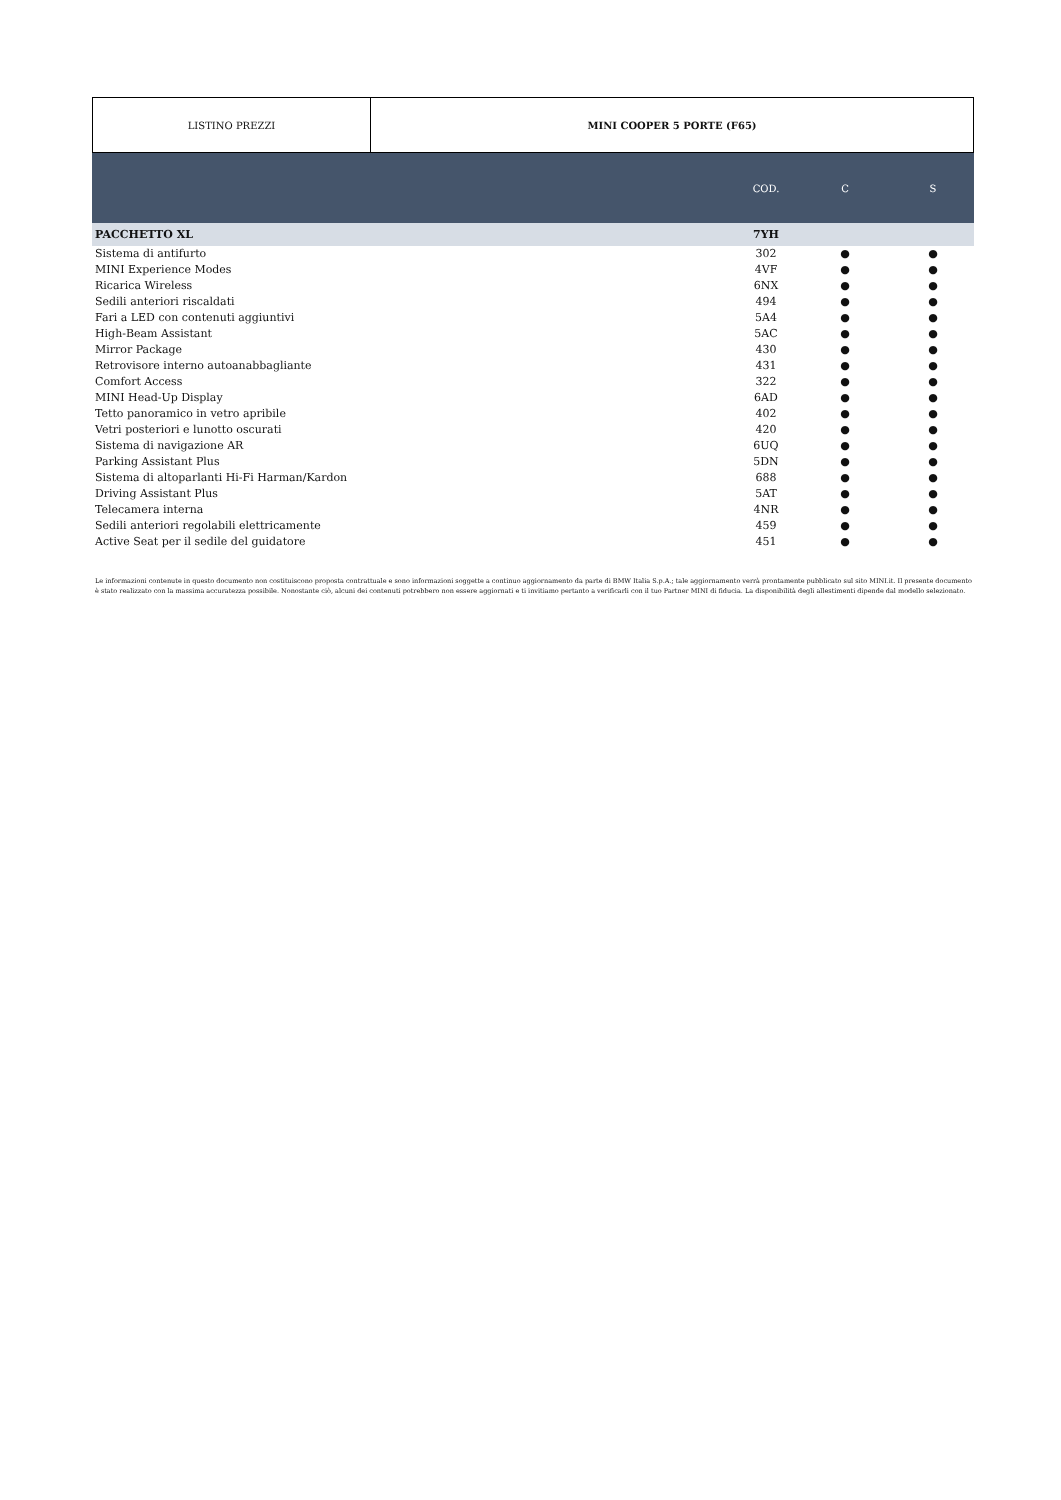LISTINO PREZZI MINI COOPER 5 PORTE (F65)
| | COD. | C | S |
| --- | --- | --- | --- |
| PACCHETTO XL | 7YH | | |
| Sistema di antifurto | 302 | ● | ● |
| MINI Experience Modes | 4VF | ● | ● |
| Ricarica Wireless | 6NX | ● | ● |
| Sedili anteriori riscaldati | 494 | ● | ● |
| Fari a LED con contenuti aggiuntivi | 5A4 | ● | ● |
| High-Beam Assistant | 5AC | ● | ● |
| Mirror Package | 430 | ● | ● |
| Retrovisore interno autoanabbagliante | 431 | ● | ● |
| Comfort Access | 322 | ● | ● |
| MINI Head-Up Display | 6AD | ● | ● |
| Tetto panoramico in vetro apribile | 402 | ● | ● |
| Vetri posteriori e lunotto oscurati | 420 | ● | ● |
| Sistema di navigazione AR | 6UQ | ● | ● |
| Parking Assistant Plus | 5DN | ● | ● |
| Sistema di altoparlanti Hi-Fi Harman/Kardon | 688 | ● | ● |
| Driving Assistant Plus | 5AT | ● | ● |
| Telecamera interna | 4NR | ● | ● |
| Sedili anteriori regolabili elettricamente | 459 | ● | ● |
| Active Seat per il sedile del guidatore | 451 | ● | ● |
Le informazioni contenute in questo documento non costituiscono proposta contrattuale e sono informazioni soggette a continuo aggiornamento da parte di BMW Italia S.p.A.; tale aggiornamento verrà prontamente pubblicato sul sito MINI.it. Il presente documento è stato realizzato con la massima accuratezza possibile. Nonostante ciò, alcuni dei contenuti potrebbero non essere aggiornati e ti invitiamo pertanto a verificarli con il tuo Partner MINI di fiducia. La disponibilità degli allestimenti dipende dal modello selezionato.